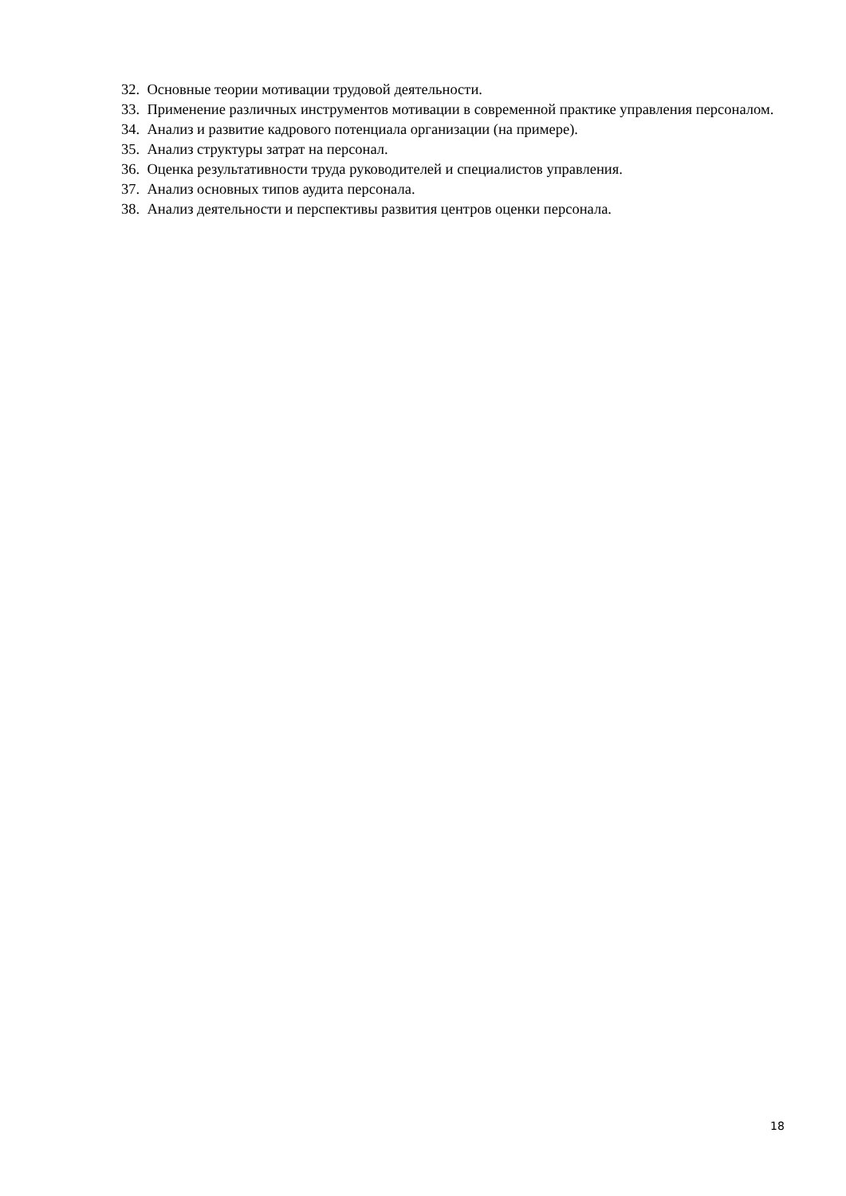32. Основные теории мотивации трудовой деятельности.
33. Применение различных инструментов мотивации в современной практике управления персоналом.
34. Анализ и развитие кадрового потенциала организации (на примере).
35. Анализ структуры затрат на персонал.
36. Оценка результативности труда руководителей и специалистов управления.
37. Анализ основных типов аудита персонала.
38. Анализ деятельности и перспективы развития центров оценки персонала.
18